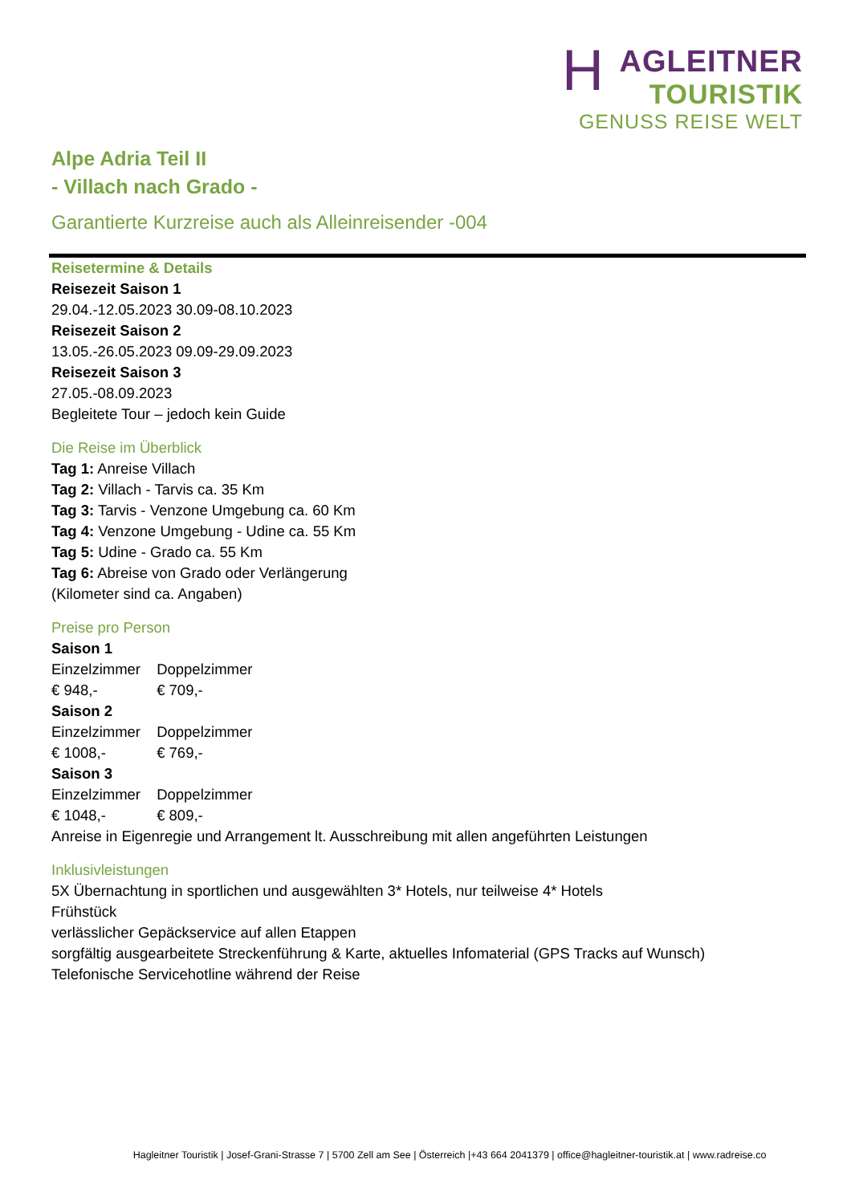HAGLEITNER
TOURISTIK
GENUSS REISE WELT
Alpe Adria Teil II
- Villach nach Grado -
Garantierte Kurzreise auch als Alleinreisender -004
Reisetermine & Details
Reisezeit Saison 1
29.04.-12.05.2023 30.09-08.10.2023
Reisezeit Saison 2
13.05.-26.05.2023 09.09-29.09.2023
Reisezeit Saison 3
27.05.-08.09.2023
Begleitete Tour – jedoch kein Guide
Die Reise im Überblick
Tag 1: Anreise Villach
Tag 2: Villach - Tarvis ca. 35 Km
Tag 3: Tarvis - Venzone Umgebung ca. 60 Km
Tag 4: Venzone Umgebung - Udine ca. 55 Km
Tag 5: Udine - Grado ca. 55 Km
Tag 6: Abreise von Grado oder Verlängerung
(Kilometer sind ca. Angaben)
Preise pro Person
Saison 1
Einzelzimmer Doppelzimmer
€ 948,- € 709,-
Saison 2
Einzelzimmer Doppelzimmer
€ 1008,- € 769,-
Saison 3
Einzelzimmer Doppelzimmer
€ 1048,- € 809,-
Anreise in Eigenregie und Arrangement lt. Ausschreibung mit allen angeführten Leistungen
Inklusivleistungen
5X Übernachtung in sportlichen und ausgewählten 3* Hotels, nur teilweise 4* Hotels
Frühstück
verlässlicher Gepäckservice auf allen Etappen
sorgfältig ausgearbeitete Streckenführung & Karte, aktuelles Infomaterial (GPS Tracks auf Wunsch)
Telefonische Servicehotline während der Reise
Hagleitner Touristik | Josef-Grani-Strasse 7 | 5700 Zell am See | Österreich |+43 664 2041379 | office@hagleitner-touristik.at | www.radreise.co